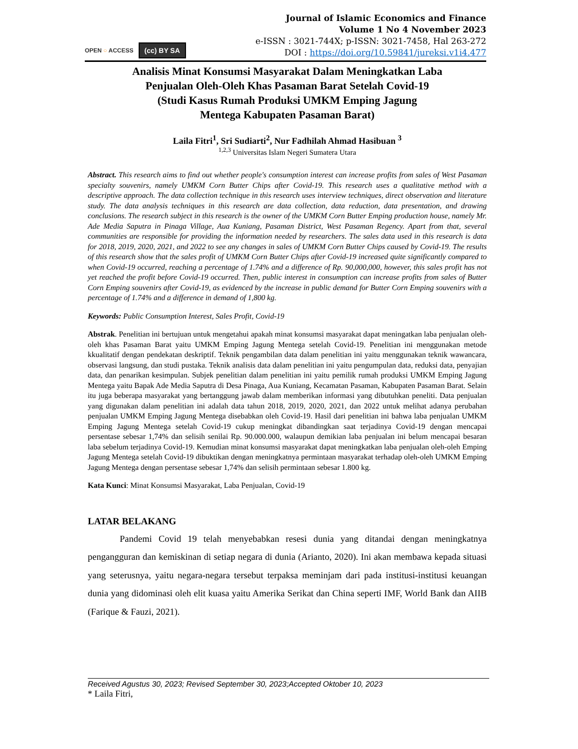OPEN ○ ACCESS (cc) BY SA
Journal of Islamic Economics and Finance
Volume 1 No 4 November 2023
e-ISSN : 3021-744X; p-ISSN: 3021-7458, Hal 263-272
DOI : https://doi.org/10.59841/jureksi.v1i4.477
Analisis Minat Konsumsi Masyarakat Dalam Meningkatkan Laba
Penjualan Oleh-Oleh Khas Pasaman Barat Setelah Covid-19
(Studi Kasus Rumah Produksi UMKM Emping Jagung
Mentega Kabupaten Pasaman Barat)
Laila Fitri<sup>1</sup>, Sri Sudiarti<sup>2</sup>, Nur Fadhilah Ahmad Hasibuan <sup>3</sup>
<sup>1,2,3</sup> Universitas Islam Negeri Sumatera Utara
Abstract. This research aims to find out whether people's consumption interest can increase profits from sales of West Pasaman specialty souvenirs, namely UMKM Corn Butter Chips after Covid-19. This research uses a qualitative method with a descriptive approach. The data collection technique in this research uses interview techniques, direct observation and literature study. The data analysis techniques in this research are data collection, data reduction, data presentation, and drawing conclusions. The research subject in this research is the owner of the UMKM Corn Butter Emping production house, namely Mr. Ade Media Saputra in Pinaga Village, Aua Kuniang, Pasaman District, West Pasaman Regency. Apart from that, several communities are responsible for providing the information needed by researchers. The sales data used in this research is data for 2018, 2019, 2020, 2021, and 2022 to see any changes in sales of UMKM Corn Butter Chips caused by Covid-19. The results of this research show that the sales profit of UMKM Corn Butter Chips after Covid-19 increased quite significantly compared to when Covid-19 occurred, reaching a percentage of 1.74% and a difference of Rp. 90,000,000, however, this sales profit has not yet reached the profit before Covid-19 occurred. Then, public interest in consumption can increase profits from sales of Butter Corn Emping souvenirs after Covid-19, as evidenced by the increase in public demand for Butter Corn Emping souvenirs with a percentage of 1.74% and a difference in demand of 1,800 kg.
Keywords: Public Consumption Interest, Sales Profit, Covid-19
Abstrak. Penelitian ini bertujuan untuk mengetahui apakah minat konsumsi masyarakat dapat meningatkan laba penjualan oleh-oleh khas Pasaman Barat yaitu UMKM Emping Jagung Mentega setelah Covid-19. Penelitian ini menggunakan metode kkualitatif dengan pendekatan deskriptif. Teknik pengambilan data dalam penelitian ini yaitu menggunakan teknik wawancara, observasi langsung, dan studi pustaka. Teknik analisis data dalam penelitian ini yaitu pengumpulan data, reduksi data, penyajian data, dan penarikan kesimpulan. Subjek penelitian dalam penelitian ini yaitu pemilik rumah produksi UMKM Emping Jagung Mentega yaitu Bapak Ade Media Saputra di Desa Pinaga, Aua Kuniang, Kecamatan Pasaman, Kabupaten Pasaman Barat. Selain itu juga beberapa masyarakat yang bertanggung jawab dalam memberikan informasi yang dibutuhkan peneliti. Data penjualan yang digunakan dalam penelitian ini adalah data tahun 2018, 2019, 2020, 2021, dan 2022 untuk melihat adanya perubahan penjualan UMKM Emping Jagung Mentega disebabkan oleh Covid-19. Hasil dari penelitian ini bahwa laba penjualan UMKM Emping Jagung Mentega setelah Covid-19 cukup meningkat dibandingkan saat terjadinya Covid-19 dengan mencapai persentase sebesar 1,74% dan selisih senilai Rp. 90.000.000, walaupun demikian laba penjualan ini belum mencapai besaran laba sebelum terjadinya Covid-19. Kemudian minat konsumsi masyarakat dapat meningkatkan laba penjualan oleh-oleh Emping Jagung Mentega setelah Covid-19 dibuktikan dengan meningkatnya permintaan masyarakat terhadap oleh-oleh UMKM Emping Jagung Mentega dengan persentase sebesar 1,74% dan selisih permintaan sebesar 1.800 kg.
Kata Kunci: Minat Konsumsi Masyarakat, Laba Penjualan, Covid-19
LATAR BELAKANG
Pandemi Covid 19 telah menyebabkan resesi dunia yang ditandai dengan meningkatnya pengangguran dan kemiskinan di setiap negara di dunia (Arianto, 2020). Ini akan membawa kepada situasi yang seterusnya, yaitu negara-negara tersebut terpaksa meminjam dari pada institusi-institusi keuangan dunia yang didominasi oleh elit kuasa yaitu Amerika Serikat dan China seperti IMF, World Bank dan AIIB (Farique & Fauzi, 2021).
Received Agustus 30, 2023; Revised September 30, 2023;Accepted Oktober 10, 2023
* Laila Fitri,